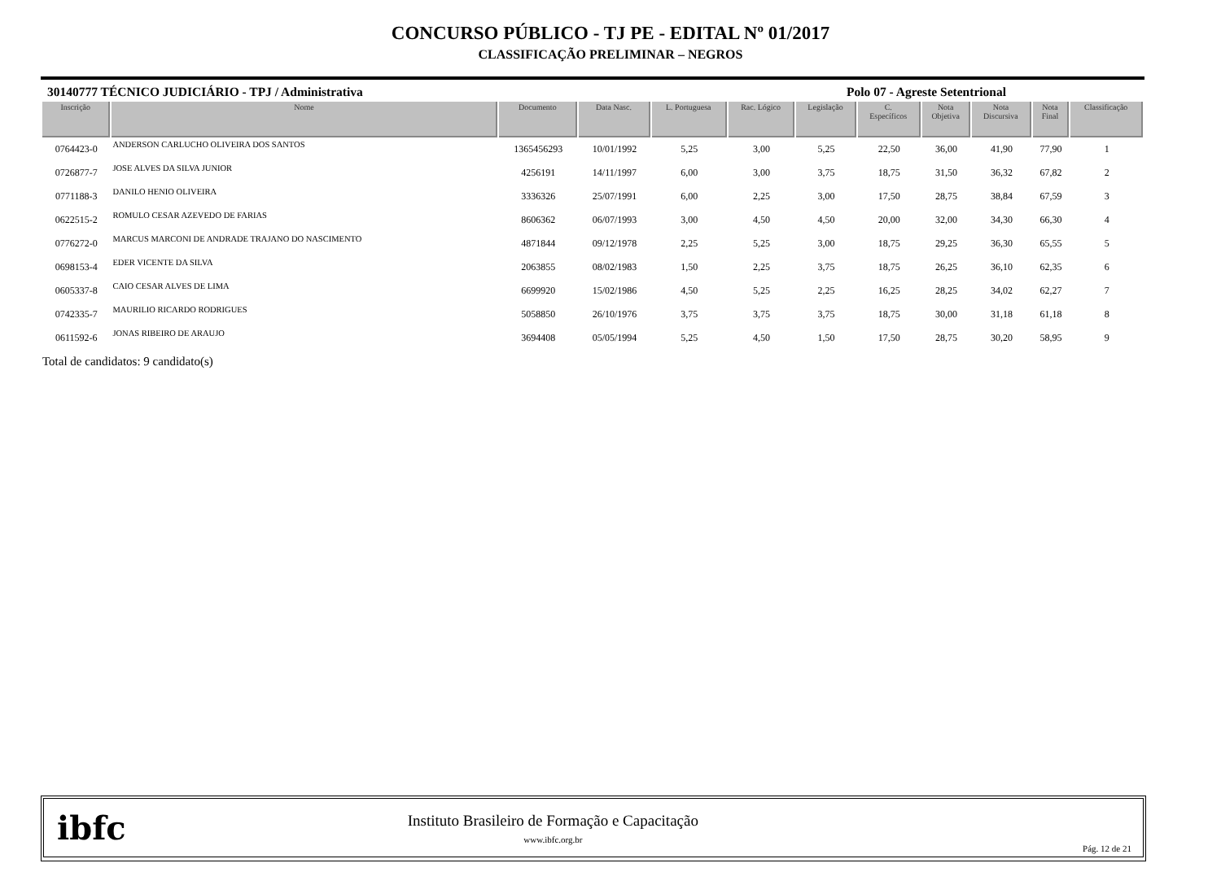CONCURSO PÚBLICO - TJ PE - EDITAL Nº 01/2017
CLASSIFICAÇÃO PRELIMINAR – NEGROS
30140777 TÉCNICO JUDICIÁRIO - TPJ / Administrativa Polo 07 - Agreste Setentrional
| Inscrição | Nome | Documento | Data Nasc. | L. Portuguesa | Rac. Lógico | Legislação | C. Específicos | Nota Objetiva | Nota Discursiva | Nota Final | Classificação |
| --- | --- | --- | --- | --- | --- | --- | --- | --- | --- | --- | --- |
| 0764423-0 | ANDERSON CARLUCHO OLIVEIRA DOS SANTOS | 1365456293 | 10/01/1992 | 5,25 | 3,00 | 5,25 | 22,50 | 36,00 | 41,90 | 77,90 | 1 |
| 0726877-7 | JOSE ALVES DA SILVA JUNIOR | 4256191 | 14/11/1997 | 6,00 | 3,00 | 3,75 | 18,75 | 31,50 | 36,32 | 67,82 | 2 |
| 0771188-3 | DANILO HENIO OLIVEIRA | 3336326 | 25/07/1991 | 6,00 | 2,25 | 3,00 | 17,50 | 28,75 | 38,84 | 67,59 | 3 |
| 0622515-2 | ROMULO CESAR AZEVEDO DE FARIAS | 8606362 | 06/07/1993 | 3,00 | 4,50 | 4,50 | 20,00 | 32,00 | 34,30 | 66,30 | 4 |
| 0776272-0 | MARCUS MARCONI DE ANDRADE TRAJANO DO NASCIMENTO | 4871844 | 09/12/1978 | 2,25 | 5,25 | 3,00 | 18,75 | 29,25 | 36,30 | 65,55 | 5 |
| 0698153-4 | EDER VICENTE DA SILVA | 2063855 | 08/02/1983 | 1,50 | 2,25 | 3,75 | 18,75 | 26,25 | 36,10 | 62,35 | 6 |
| 0605337-8 | CAIO CESAR ALVES DE LIMA | 6699920 | 15/02/1986 | 4,50 | 5,25 | 2,25 | 16,25 | 28,25 | 34,02 | 62,27 | 7 |
| 0742335-7 | MAURILIO RICARDO RODRIGUES | 5058850 | 26/10/1976 | 3,75 | 3,75 | 3,75 | 18,75 | 30,00 | 31,18 | 61,18 | 8 |
| 0611592-6 | JONAS RIBEIRO DE ARAUJO | 3694408 | 05/05/1994 | 5,25 | 4,50 | 1,50 | 17,50 | 28,75 | 30,20 | 58,95 | 9 |
Total de candidatos: 9 candidato(s)
ibfc
Instituto Brasileiro de Formação e Capacitação
www.ibfc.org.br
Pág. 12 de 21